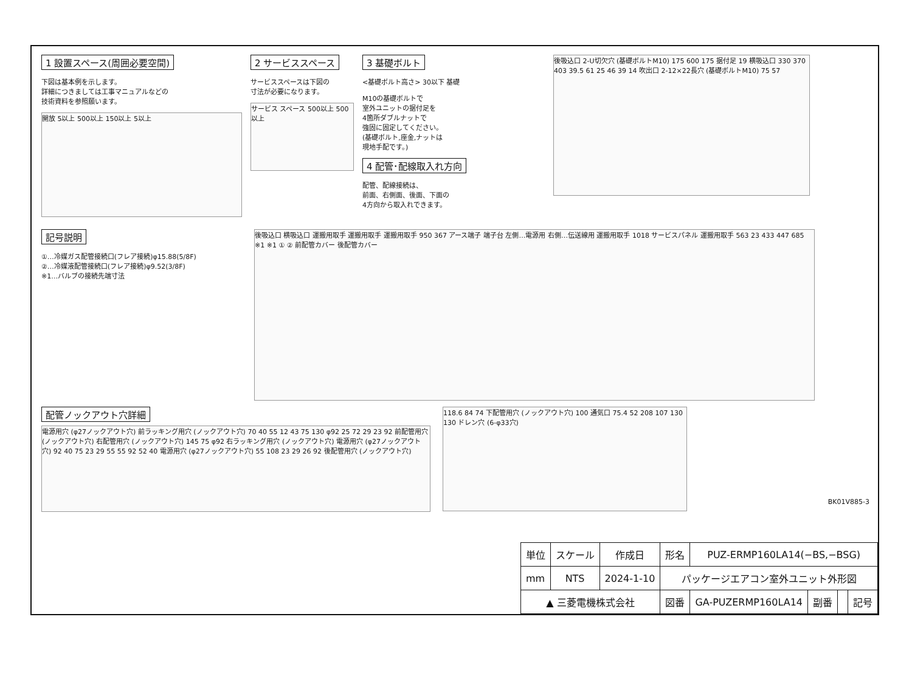1 設置スペース(周囲必要空間)
下図は基本例を示します。
詳細につきましては工事マニュアルなどの
技術資料を参照願います。
開放 5以上 500以上 150以上 5以上
2 サービススペース
サービススペースは下図の
寸法が必要になります。
サービス スペース 500以上 500以上
3 基礎ボルト
<基礎ボルト高さ> 30以下 基礎
M10の基礎ボルトで
室外ユニットの据付足を
4箇所ダブルナットで
強固に固定してください。
(基礎ボルト,座金,ナットは
現地手配です。)
4 配管･配線取入れ方向
配管、配線接続は、
前面、右側面、後面、下面の
4方向から取入れできます。
後吸込口 2-U切欠穴 (基礎ボルトM10) 175 600 175 据付足 19 横吸込口 330 370 403 39.5 61 25 46 39 14 吹出口 2-12×22長穴 (基礎ボルトM10) 75 57
記号説明
①…冷媒ガス配管接続口(フレア接続)φ15.88(5/8F)
②…冷媒液配管接続口(フレア接続)φ9.52(3/8F)
※1…バルブの接続先端寸法
後吸込口 横吸込口 運搬用取手 運搬用取手 運搬用取手 950 367 アース端子 端子台 左側…電源用 右側…伝送線用 運搬用取手 1018 サービスパネル 運搬用取手 563 23 433 447 685 ※1 ※1 ① ② 前配管カバー 後配管カバー
配管ノックアウト穴詳細
電源用穴 (φ27ノックアウト穴) 前ラッキング用穴 (ノックアウト穴) 70 40 55 12 43 75 130 φ92 25 72 29 23 92 前配管用穴 (ノックアウト穴) 右配管用穴 (ノックアウト穴) 145 75 φ92 右ラッキング用穴 (ノックアウト穴) 電源用穴 (φ27ノックアウト穴) 92 40 75 23 29 55 55 92 52 40 電源用穴 (φ27ノックアウト穴) 55 108 23 29 26 92 後配管用穴 (ノックアウト穴)
118.6 84 74 下配管用穴 (ノックアウト穴) 100 通気口 75.4 52 208 107 130 130 ドレン穴 (6-φ33穴)
BK01V885-3
| 単位 | スケール | 作成日 | 形名 | PUZ-ERMP160LA14(−BS,−BSG) | | | |
| mm | NTS | 2024-1-10 | パッケージエアコン室外ユニット外形図 | | | | |
| ▲ 三菱電機株式会社 | | | 図番 | GA-PUZERMP160LA14 | 副番 | | 記号 |